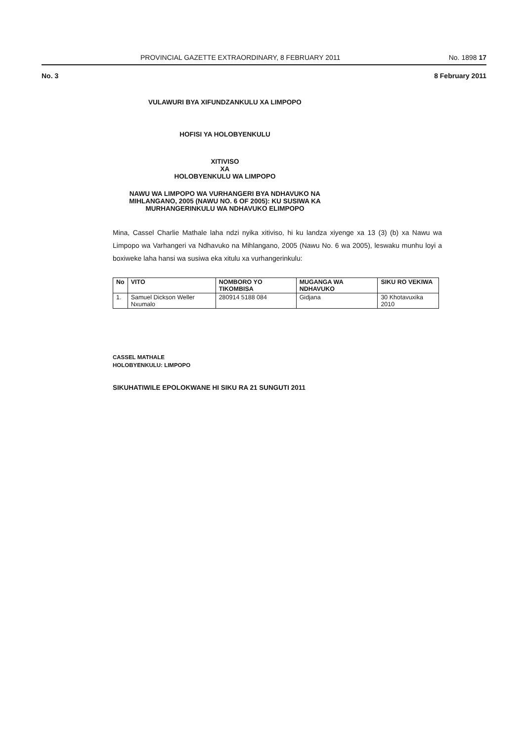PROVINCIAL GAZETTE EXTRAORDINARY, 8 FEBRUARY 2011 No. 1898 17
No. 3 8 February 2011
VULAWURI BYA XIFUNDZANKULU XA LIMPOPO
HOFISI YA HOLOBYENKULU
XITIVISO
XA
HOLOBYENKULU WA LIMPOPO
NAWU WA LIMPOPO WA VURHANGERI BYA NDHAVUKO NA MIHLANGANO, 2005 (NAWU NO. 6 OF 2005): KU SUSIWA KA MURHANGERINKULU WA NDHAVUKO ELIMPOPO
Mina, Cassel Charlie Mathale laha ndzi nyika xitiviso, hi ku landza xiyenge xa 13 (3) (b) xa Nawu wa Limpopo wa Varhangeri va Ndhavuko na Mihlangano, 2005 (Nawu No. 6 wa 2005), leswaku munhu loyi a boxiweke laha hansi wa susiwa eka xitulu xa vurhangerinkulu:
| No | VITO | NOMBORO YO TIKOMBISA | MUGANGA WA NDHAVUKO | SIKU RO VEKIWA |
| --- | --- | --- | --- | --- |
| 1. | Samuel Dickson Weller Nxumalo | 280914 5188 084 | Gidjana | 30 Khotavuxika 2010 |
CASSEL MATHALE
HOLOBYENKULU: LIMPOPO
SIKUHATIWILE EPOLOKWANE HI SIKU RA 21 SUNGUTI 2011